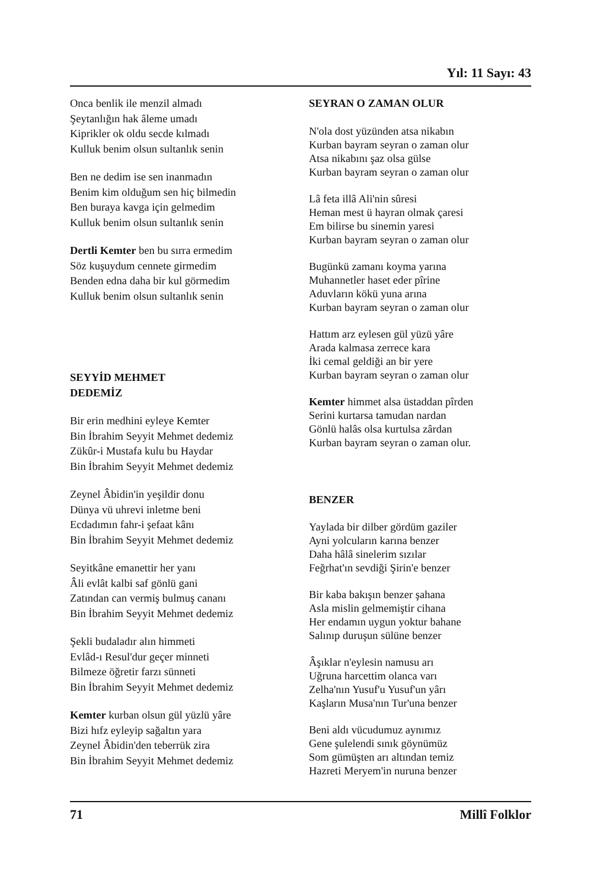Yıl: 11 Sayı: 43
Onca benlik ile menzil almadı
Şeytanlığın hak âleme umadı
Kiprikler ok oldu secde kılmadı
Kulluk benim olsun sultanlık senin
Ben ne dedim ise sen inanmadın
Benim kim olduğum sen hiç bilmedin
Ben buraya kavga için gelmedim
Kulluk benim olsun sultanlık senin
Dertli Kemter ben bu sırra ermedim
Söz kuşuydum cennete girmedim
Benden edna daha bir kul görmedim
Kulluk benim olsun sultanlık senin
SEYYİD MEHMET
DEDEMİZ
Bir erin medhini eyleye Kemter
Bin İbrahim Seyyit Mehmet dedemiz
Zükûr-i Mustafa kulu bu Haydar
Bin İbrahim Seyyit Mehmet dedemiz
Zeynel Âbidin'in yeşildir donu
Dünya vü uhrevi inletme beni
Ecdadımın fahr-i şefaat kânı
Bin İbrahim Seyyit Mehmet dedemiz
Seyitkâne emanettir her yanı
Âli evlât kalbi saf gönlü gani
Zatından can vermiş bulmuş cananı
Bin İbrahim Seyyit Mehmet dedemiz
Şekli budaladır alın himmeti
Evlâd-ı Resul'dur geçer minneti
Bilmeze öğretir farzı sünneti
Bin İbrahim Seyyit Mehmet dedemiz
Kemter kurban olsun gül yüzlü yâre
Bizi hıfz eyleyip sağaltın yara
Zeynel Âbidin'den teberrük zira
Bin İbrahim Seyyit Mehmet dedemiz
SEYRAN O ZAMAN OLUR
N'ola dost yüzünden atsa nikabın
Kurban bayram seyran o zaman olur
Atsa nikabını şaz olsa gülse
Kurban bayram seyran o zaman olur
Lâ feta illâ Ali'nin sûresi
Heman mest ü hayran olmak çaresi
Em bilirse bu sinemin yaresi
Kurban bayram seyran o zaman olur
Bugünkü zamanı koyma yarına
Muhannetler haset eder pîrine
Aduvların kökü yuna arına
Kurban bayram seyran o zaman olur
Hattım arz eylesen gül yüzü yâre
Arada kalmasa zerrece kara
İki cemal geldiği an bir yere
Kurban bayram seyran o zaman olur
Kemter himmet alsa üstaddan pîrden
Serini kurtarsa tamudan nardan
Gönlü halâs olsa kurtulsa zârdan
Kurban bayram seyran o zaman olur.
BENZER
Yaylada bir dilber gördüm gaziler
Ayni yolcuların karına benzer
Daha hâlâ sinelerim sızılar
Feğrhat'ın sevdiği Şirin'e benzer
Bir kaba bakışın benzer şahana
Asla mislin gelmemiştir cihana
Her endamın uygun yoktur bahane
Salınıp duruşun sülüne benzer
Âşıklar n'eylesin namusu arı
Uğruna harcettim olanca varı
Zelha'nın Yusuf'u Yusuf'un yârı
Kaşların Musa'nın Tur'una benzer
Beni aldı vücudumuz aynımız
Gene şulelendi sınık göynümüz
Som gümüşten arı altından temiz
Hazreti Meryem'in nuruna benzer
71 Millî Folklor